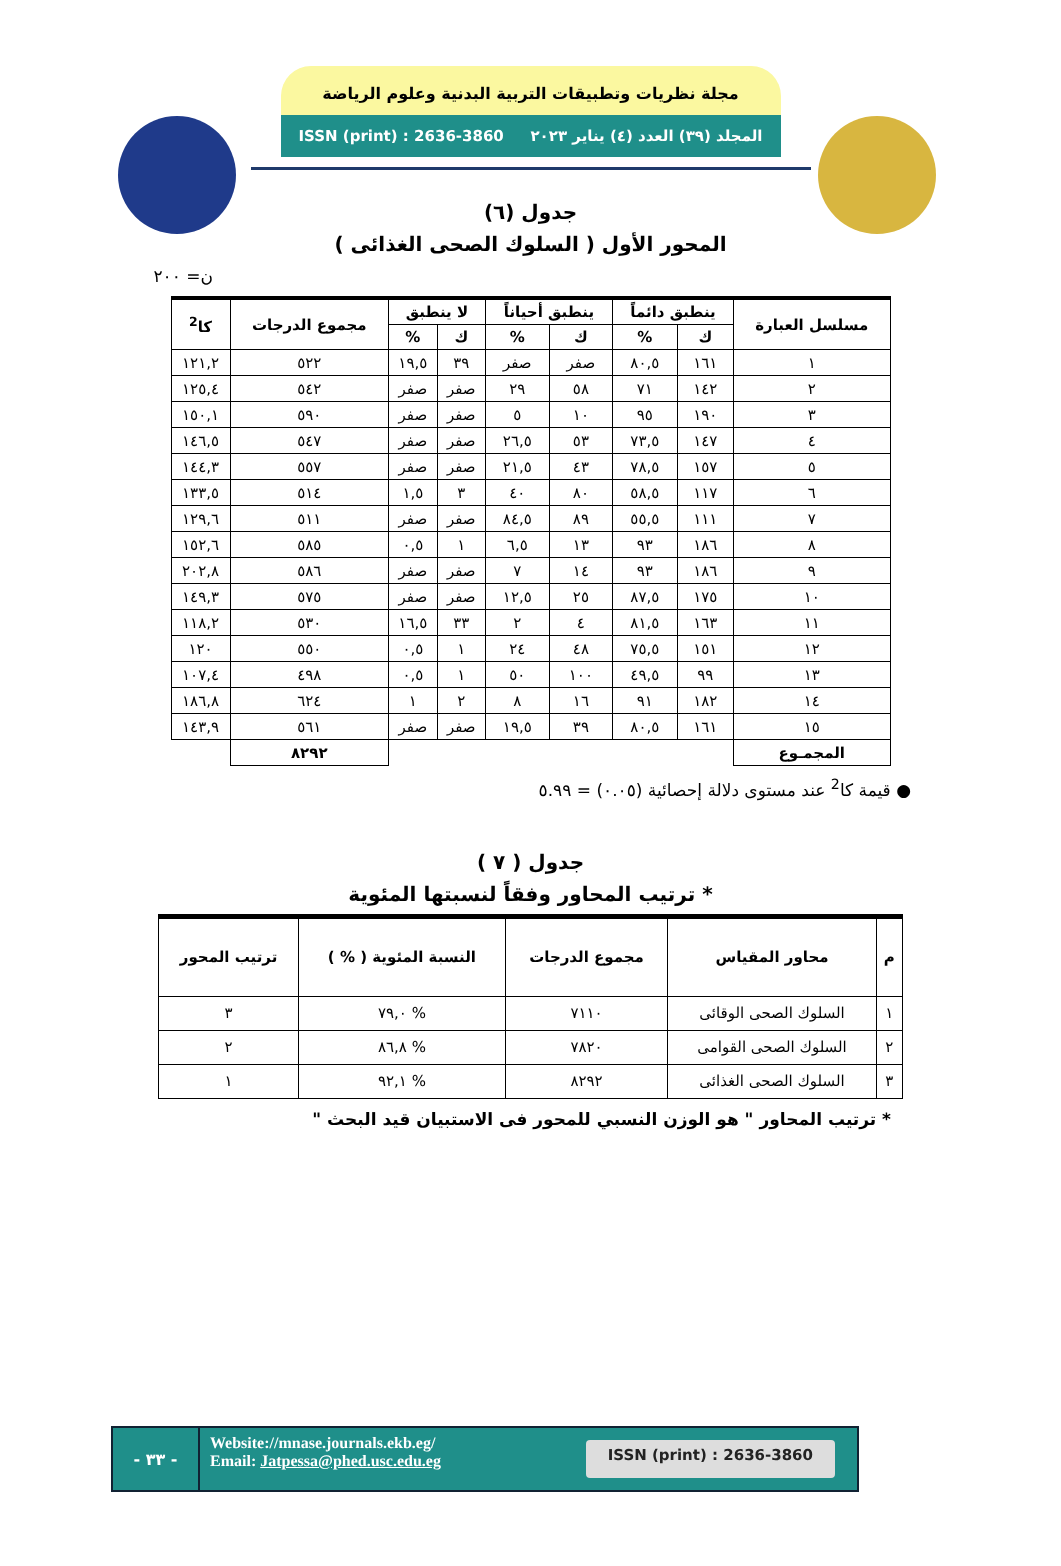مجلة نظريات وتطبيقات التربية البدنية وعلوم الرياضة
المجلد (٣٩) العدد (٤) يناير ٢٠٢٣ ISSN (print) : 2636-3860
جدول (٦)
المحور الأول ( السلوك الصحى الغذائى )
ن= ٢٠٠
| مسلسل العبارة | ينطبق دائماً | | ينطبق أحياناً | | لا ينطبق | | مجموع الدرجات | كا<sup>2</sup> |
| --- | --- | --- | --- | --- | --- | --- | --- | --- |
| | ك | % | ك | % | ك | % | | |
| ١ | ١٦١ | ٨٠,٥ | صفر | صفر | ٣٩ | ١٩,٥ | ٥٢٢ | ١٢١,٢ |
| ٢ | ١٤٢ | ٧١ | ٥٨ | ٢٩ | صفر | صفر | ٥٤٢ | ١٢٥,٤ |
| ٣ | ١٩٠ | ٩٥ | ١٠ | ٥ | صفر | صفر | ٥٩٠ | ١٥٠,١ |
| ٤ | ١٤٧ | ٧٣,٥ | ٥٣ | ٢٦,٥ | صفر | صفر | ٥٤٧ | ١٤٦,٥ |
| ٥ | ١٥٧ | ٧٨,٥ | ٤٣ | ٢١,٥ | صفر | صفر | ٥٥٧ | ١٤٤,٣ |
| ٦ | ١١٧ | ٥٨,٥ | ٨٠ | ٤٠ | ٣ | ١,٥ | ٥١٤ | ١٣٣,٥ |
| ٧ | ١١١ | ٥٥,٥ | ٨٩ | ٨٤,٥ | صفر | صفر | ٥١١ | ١٢٩,٦ |
| ٨ | ١٨٦ | ٩٣ | ١٣ | ٦,٥ | ١ | ٠,٥ | ٥٨٥ | ١٥٢,٦ |
| ٩ | ١٨٦ | ٩٣ | ١٤ | ٧ | صفر | صفر | ٥٨٦ | ٢٠٢,٨ |
| ١٠ | ١٧٥ | ٨٧,٥ | ٢٥ | ١٢,٥ | صفر | صفر | ٥٧٥ | ١٤٩,٣ |
| ١١ | ١٦٣ | ٨١,٥ | ٤ | ٢ | ٣٣ | ١٦,٥ | ٥٣٠ | ١١٨,٢ |
| ١٢ | ١٥١ | ٧٥,٥ | ٤٨ | ٢٤ | ١ | ٠,٥ | ٥٥٠ | ١٢٠ |
| ١٣ | ٩٩ | ٤٩,٥ | ١٠٠ | ٥٠ | ١ | ٠,٥ | ٤٩٨ | ١٠٧,٤ |
| ١٤ | ١٨٢ | ٩١ | ١٦ | ٨ | ٢ | ١ | ٦٢٤ | ١٨٦,٨ |
| ١٥ | ١٦١ | ٨٠,٥ | ٣٩ | ١٩,٥ | صفر | صفر | ٥٦١ | ١٤٣,٩ |
| المجمـوع | | | | | | | ٨٢٩٢ | |
● قيمة كا<sup>2</sup> عند مستوى دلالة إحصائية (٠.٠٥) = ٥.٩٩
جدول ( ٧ )
* ترتيب المحاور وفقاً لنسبتها المئوية
| م | محاور المقياس | مجموع الدرجات | النسبة المئوية ( % ) | ترتيب المحور |
| --- | --- | --- | --- | --- |
| ١ | السلوك الصحى الوقائى | ٧١١٠ | % ٧٩,٠ | ٣ |
| ٢ | السلوك الصحى القوامى | ٧٨٢٠ | % ٨٦,٨ | ٢ |
| ٣ | السلوك الصحى الغذائى | ٨٢٩٢ | % ٩٢,١ | ١ |
* ترتيب المحاور " هو الوزن النسبي للمحور فى الاستبيان قيد البحث "
- ٣٣ -
Website://mnase.journals.ekb.eg/
Email: Jatpessa@phed.usc.edu.eg
ISSN (print) : 2636-3860